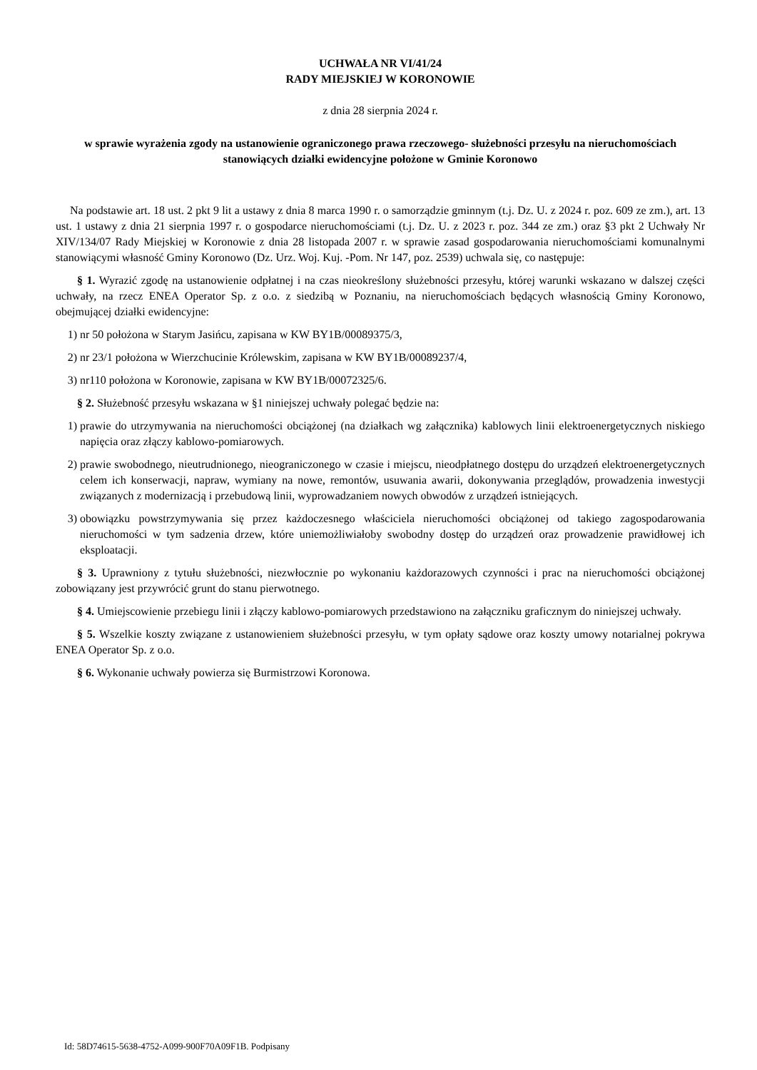UCHWAŁA NR VI/41/24
RADY MIEJSKIEJ W KORONOWIE
z dnia 28 sierpnia 2024 r.
w sprawie wyrażenia zgody na ustanowienie ograniczonego prawa rzeczowego- służebności przesyłu na nieruchomościach stanowiących działki ewidencyjne położone w Gminie Koronowo
Na podstawie art. 18 ust. 2 pkt 9 lit a ustawy z dnia 8 marca 1990 r. o samorządzie gminnym (t.j. Dz. U. z 2024 r. poz. 609 ze zm.), art. 13 ust. 1 ustawy z dnia 21 sierpnia 1997 r. o gospodarce nieruchomościami (t.j. Dz. U. z 2023 r. poz. 344 ze zm.) oraz §3 pkt 2 Uchwały Nr XIV/134/07 Rady Miejskiej w Koronowie z dnia 28 listopada 2007 r. w sprawie zasad gospodarowania nieruchomościami komunalnymi stanowiącymi własność Gminy Koronowo (Dz. Urz. Woj. Kuj. -Pom. Nr 147, poz. 2539) uchwala się, co następuje:
§ 1. Wyrazić zgodę na ustanowienie odpłatnej i na czas nieokreślony służebności przesyłu, której warunki wskazano w dalszej części uchwały, na rzecz ENEA Operator Sp. z o.o. z siedzibą w Poznaniu, na nieruchomościach będących własnością Gminy Koronowo, obejmującej działki ewidencyjne:
1) nr 50 położona w Starym Jasińcu, zapisana w KW BY1B/00089375/3,
2) nr 23/1 położona w Wierzchucinie Królewskim, zapisana w KW BY1B/00089237/4,
3) nr110 położona w Koronowie, zapisana w KW BY1B/00072325/6.
§ 2. Służebność przesyłu wskazana w §1 niniejszej uchwały polegać będzie na:
1) prawie do utrzymywania na nieruchomości obciążonej (na działkach wg załącznika) kablowych linii elektroenergetycznych niskiego napięcia oraz złączy kablowo-pomiarowych.
2) prawie swobodnego, nieutrudnionego, nieograniczonego w czasie i miejscu, nieodpłatnego dostępu do urządzeń elektroenergetycznych celem ich konserwacji, napraw, wymiany na nowe, remontów, usuwania awarii, dokonywania przeglądów, prowadzenia inwestycji związanych z modernizacją i przebudową linii, wyprowadzaniem nowych obwodów z urządzeń istniejących.
3) obowiązku powstrzymywania się przez każdoczesnego właściciela nieruchomości obciążonej od takiego zagospodarowania nieruchomości w tym sadzenia drzew, które uniemożliwiałoby swobodny dostęp do urządzeń oraz prowadzenie prawidłowej ich eksploatacji.
§ 3. Uprawniony z tytułu służebności, niezwłocznie po wykonaniu każdorazowych czynności i prac na nieruchomości obciążonej zobowiązany jest przywrócić grunt do stanu pierwotnego.
§ 4. Umiejscowienie przebiegu linii i złączy kablowo-pomiarowych przedstawiono na załączniku graficznym do niniejszej uchwały.
§ 5. Wszelkie koszty związane z ustanowieniem służebności przesyłu, w tym opłaty sądowe oraz koszty umowy notarialnej pokrywa ENEA Operator Sp. z o.o.
§ 6. Wykonanie uchwały powierza się Burmistrzowi Koronowa.
Id: 58D74615-5638-4752-A099-900F70A09F1B. Podpisany